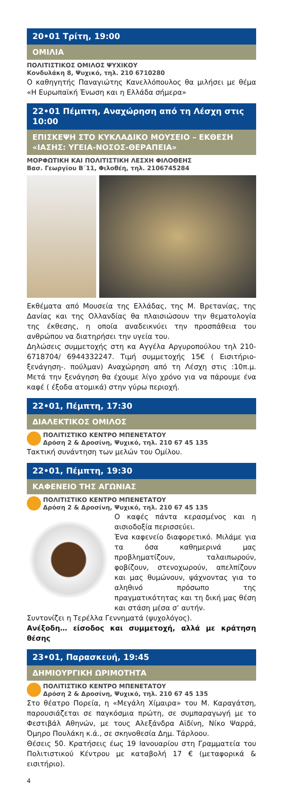20•01 Τρίτη, 19:00
ΟΜΙΛΙΑ
ΠΟΛΙΤΙΣΤΙΚΟΣ ΟΜΙΛΟΣ ΨΥΧΙΚΟΥ
Κονδυλάκη 8, Ψυχικό, τηλ. 210 6710280
Ο καθηγητής Παναγιώτης Κανελλόπουλος θα μιλήσει με θέμα «Η Ευρωπαϊκή Ένωση και η Ελλάδα σήμερα»
22•01 Πέμπτη, Αναχώρηση από τη Λέσχη στις 10:00
ΕΠΙΣΚΕΨΗ ΣΤΟ ΚΥΚΛΑΔΙΚΟ ΜΟΥΣΕΙΟ – ΕΚΘΕΣΗ «ΙΑΣΗΣ: ΥΓΕΙΑ-ΝΟΣΟΣ-ΘΕΡΑΠΕΙΑ»
ΜΟΡΦΩΤΙΚΗ ΚΑΙ ΠΟΛΙΤΙΣΤΙΚΗ ΛΕΣΧΗ ΦΙΛΟΘΕΗΣ
Βασ. Γεωργίου Β΄11, Φιλοθέη, τηλ. 2106745284
Εκθέματα από Μουσεία της Ελλάδας, της Μ. Βρετανίας, της Δανίας και της Ολλανδίας θα πλαισιώσουν την θεματολογία της έκθεσης, η οποία αναδεικνύει την προσπάθεια του ανθρώπου να διατηρήσει την υγεία του.
Δηλώσεις συμμετοχής στη κα Αγγέλα Αργυροπούλου τηλ 210-6718704/ 6944332247. Τιμή συμμετοχής 15€ ( Εισιτήριο-ξενάγηση-. πούλμαν) Αναχώρηση από τη Λέσχη στις :10π.μ. Μετά την ξενάγηση θα έχουμε λίγο χρόνο για να πάρουμε ένα καφέ ( έξοδα ατομικά) στην γύρω περιοχή.
22•01, Πέμπτη, 17:30
ΔΙΑΛΕΚΤΙΚΟΣ ΟΜΙΛΟΣ
ΠΟΛΙΤΙΣΤΙΚΟ ΚΕΝΤΡΟ ΜΠΕΝΕΤΑΤΟΥ
Δρόση 2 & Δροσίνη, Ψυχικό, τηλ. 210 67 45 135
Τακτική συνάντηση των μελών του Ομίλου.
22•01, Πέμπτη, 19:30
ΚΑΦΕΝΕΙΟ ΤΗΣ ΑΓΩΝΙΑΣ
ΠΟΛΙΤΙΣΤΙΚΟ ΚΕΝΤΡΟ ΜΠΕΝΕΤΑΤΟΥ
Δρόση 2 & Δροσίνη, Ψυχικό, τηλ. 210 67 45 135
Ο καφές πάντα κερασμένος και η αισιοδοξία περισσεύει.
Ένα καφενείο διαφορετικό. Μιλάμε για τα όσα καθημερινά μας προβληματίζουν, ταλαιπωρούν, φοβίζουν, στενοχωρούν, απελπίζουν και μας θυμώνουν, ψάχνοντας για το αληθινό πρόσωπο της πραγματικότητας και τη δική μας θέση και στάση μέσα σ’ αυτήν.
Συντονίζει η Τερέλλα Γεννηματά (ψυχολόγος).
Ανέξοδη… είσοδος και συμμετοχή, αλλά με κράτηση θέσης
23•01, Παρασκευή, 19:45
ΔΗΜΙΟΥΡΓΙΚΗ ΩΡΙΜΟΤΗΤΑ
ΠΟΛΙΤΙΣΤΙΚΟ ΚΕΝΤΡΟ ΜΠΕΝΕΤΑΤΟΥ
Δρόση 2 & Δροσίνη, Ψυχικό, τηλ. 210 67 45 135
Στο θέατρο Πορεία, η «Μεγάλη Χίμαιρα» του Μ. Καραγάτση, παρουσιάζεται σε παγκόσμια πρώτη, σε συμπαραγωγή με το Φεστιβάλ Αθηνών, με τους Αλεξάνδρα Αϊδίνη, Νίκο Ψαρρά, Όμηρο Πουλάκη κ.ά., σε σκηνοθεσία Δημ. Τάρλοου.
Θέσεις 50. Κρατήσεις έως 19 Ιανουαρίου στη Γραμματεία του Πολιτιστικού Κέντρου με καταβολή 17 € (μεταφορικά & εισιτήριο).
4